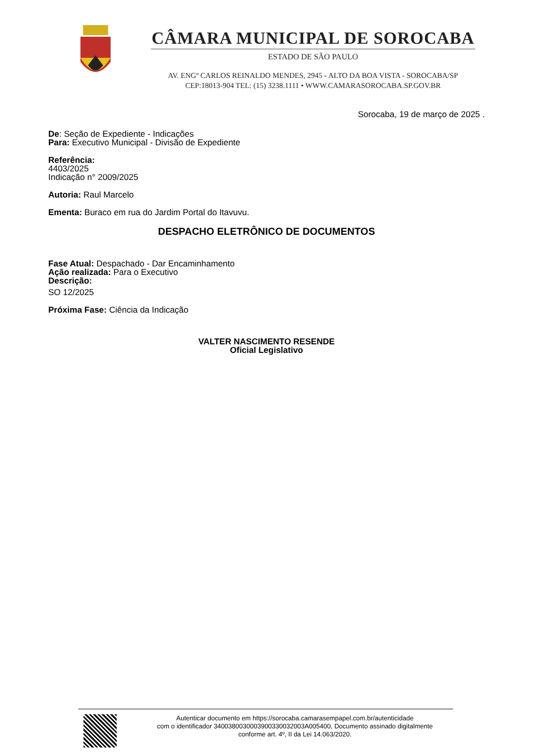CÂMARA MUNICIPAL DE SOROCABA
ESTADO DE SÃO PAULO
AV. ENGº CARLOS REINALDO MENDES, 2945 - ALTO DA BOA VISTA - SOROCABA/SP
CEP:18013-904 TEL: (15) 3238.1111 • WWW.CAMARASOROCABA.SP.GOV.BR
Sorocaba, 19 de março de 2025 .
De: Seção de Expediente - Indicações
Para: Executivo Municipal - Divisão de Expediente
Referência:
4403/2025
Indicação n° 2009/2025
Autoria: Raul Marcelo
Ementa: Buraco em rua do Jardim Portal do Itavuvu.
DESPACHO ELETRÔNICO DE DOCUMENTOS
Fase Atual: Despachado - Dar Encaminhamento
Ação realizada: Para o Executivo
Descrição:
SO 12/2025
Próxima Fase: Ciência da Indicação
VALTER NASCIMENTO RESENDE
Oficial Legislativo
Autenticar documento em https://sorocaba.camarasempapel.com.br/autenticidade
com o identificador 3400380030003900330032003A005400, Documento assinado digitalmente
conforme art. 4º, II da Lei 14.063/2020.